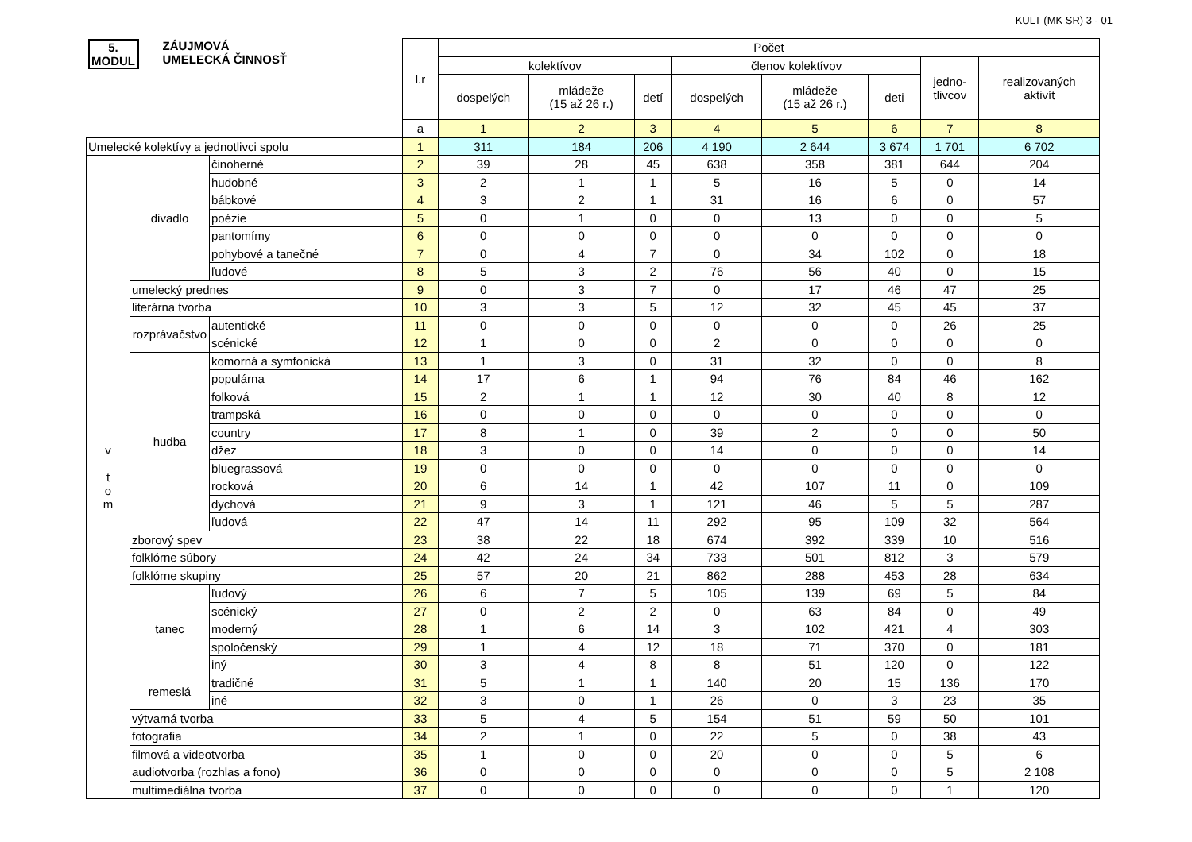KULT (MK SR) 3 - 01
| 5. MODUL ZÁUJMOVÁ UMELECKÁ ČINNOSŤ | | | l.r | Počet | | | | | | | |
| --- | --- | --- | --- | --- | --- | --- | --- | --- | --- | --- | --- |
| | | | | kolektívov | | | členov kolektívov | | | jedno- tlivcov | realizovaných aktivít |
| | | | | dospelých | mládeže (15 až 26 r.) | detí | dospelých | mládeže (15 až 26 r.) | deti | | |
| | | | a | 1 | 2 | 3 | 4 | 5 | 6 | 7 | 8 |
| Umelecké kolektívy a jednotlivci spolu | | | 1 | 311 | 184 | 206 | 4 190 | 2 644 | 3 674 | 1 701 | 6 702 |
| v t o m | divadlo | činoherné | 2 | 39 | 28 | 45 | 638 | 358 | 381 | 644 | 204 |
| | | hudobné | 3 | 2 | 1 | 1 | 5 | 16 | 5 | 0 | 14 |
| | | bábkové | 4 | 3 | 2 | 1 | 31 | 16 | 6 | 0 | 57 |
| | | poézie | 5 | 0 | 1 | 0 | 0 | 13 | 0 | 0 | 5 |
| | | pantomímy | 6 | 0 | 0 | 0 | 0 | 0 | 0 | 0 | 0 |
| | | pohybové a tanečné | 7 | 0 | 4 | 7 | 0 | 34 | 102 | 0 | 18 |
| | | ľudové | 8 | 5 | 3 | 2 | 76 | 56 | 40 | 0 | 15 |
| | umelecký prednes | | 9 | 0 | 3 | 7 | 0 | 17 | 46 | 47 | 25 |
| | literárna tvorba | | 10 | 3 | 3 | 5 | 12 | 32 | 45 | 45 | 37 |
| | rozprávačstvo | autentické | 11 | 0 | 0 | 0 | 0 | 0 | 0 | 26 | 25 |
| | | scénické | 12 | 1 | 0 | 0 | 2 | 0 | 0 | 0 | 0 |
| | hudba | komorná a symfonická | 13 | 1 | 3 | 0 | 31 | 32 | 0 | 0 | 8 |
| | | populárna | 14 | 17 | 6 | 1 | 94 | 76 | 84 | 46 | 162 |
| | | folková | 15 | 2 | 1 | 1 | 12 | 30 | 40 | 8 | 12 |
| | | trampská | 16 | 0 | 0 | 0 | 0 | 0 | 0 | 0 | 0 |
| | | country | 17 | 8 | 1 | 0 | 39 | 2 | 0 | 0 | 50 |
| | | džez | 18 | 3 | 0 | 0 | 14 | 0 | 0 | 0 | 14 |
| | | bluegrassová | 19 | 0 | 0 | 0 | 0 | 0 | 0 | 0 | 0 |
| | | rocková | 20 | 6 | 14 | 1 | 42 | 107 | 11 | 0 | 109 |
| | | dychová | 21 | 9 | 3 | 1 | 121 | 46 | 5 | 5 | 287 |
| | | ľudová | 22 | 47 | 14 | 11 | 292 | 95 | 109 | 32 | 564 |
| | zborový spev | | 23 | 38 | 22 | 18 | 674 | 392 | 339 | 10 | 516 |
| | folklórne súbory | | 24 | 42 | 24 | 34 | 733 | 501 | 812 | 3 | 579 |
| | folklórne skupiny | | 25 | 57 | 20 | 21 | 862 | 288 | 453 | 28 | 634 |
| | tanec | ľudový | 26 | 6 | 7 | 5 | 105 | 139 | 69 | 5 | 84 |
| | | scénický | 27 | 0 | 2 | 2 | 0 | 63 | 84 | 0 | 49 |
| | | moderný | 28 | 1 | 6 | 14 | 3 | 102 | 421 | 4 | 303 |
| | | spoločenský | 29 | 1 | 4 | 12 | 18 | 71 | 370 | 0 | 181 |
| | | iný | 30 | 3 | 4 | 8 | 8 | 51 | 120 | 0 | 122 |
| | remeslá | tradičné | 31 | 5 | 1 | 1 | 140 | 20 | 15 | 136 | 170 |
| | | iné | 32 | 3 | 0 | 1 | 26 | 0 | 3 | 23 | 35 |
| | výtvarná tvorba | | 33 | 5 | 4 | 5 | 154 | 51 | 59 | 50 | 101 |
| | fotografia | | 34 | 2 | 1 | 0 | 22 | 5 | 0 | 38 | 43 |
| | filmová a videotvorba | | 35 | 1 | 0 | 0 | 20 | 0 | 0 | 5 | 6 |
| | audiotvorba (rozhlas a fono) | | 36 | 0 | 0 | 0 | 0 | 0 | 0 | 5 | 2 108 |
| | multimediálna tvorba | | 37 | 0 | 0 | 0 | 0 | 0 | 0 | 1 | 120 |